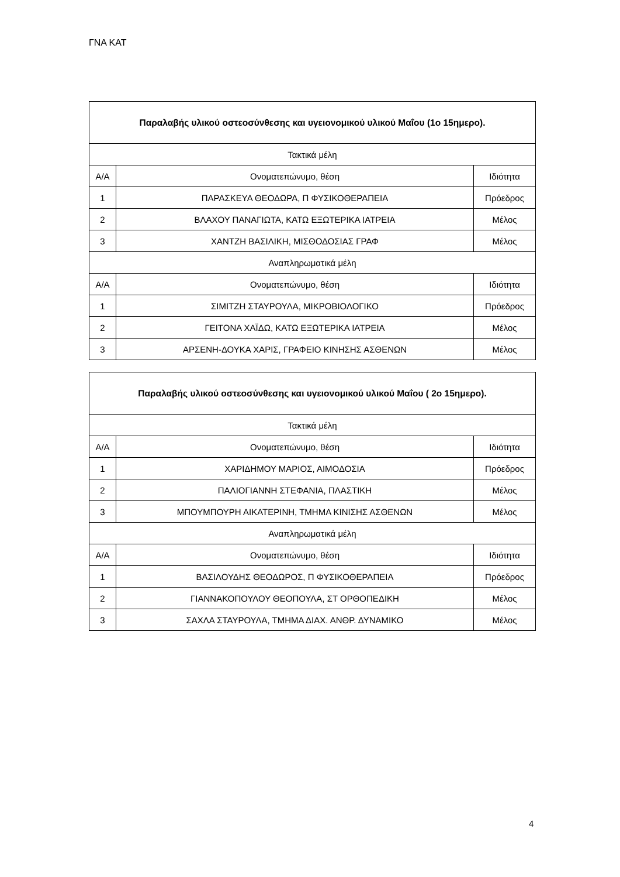ΓΝΑ ΚΑΤ
| Παραλαβής υλικού οστεοσύνθεσης και υγειονομικού υλικού Μαΐου (1ο 15ημερο). | | |
| --- | --- | --- |
| Τακτικά μέλη | | |
| Α/Α | Ονοματεπώνυμο, θέση | Ιδιότητα |
| 1 | ΠΑΡΑΣΚΕΥΑ ΘΕΟΔΩΡΑ, Π ΦΥΣΙΚΟΘΕΡΑΠΕΙΑ | Πρόεδρος |
| 2 | ΒΛΑΧΟΥ ΠΑΝΑΓΙΩΤΑ, ΚΑΤΩ ΕΞΩΤΕΡΙΚΑ ΙΑΤΡΕΙΑ | Μέλος |
| 3 | ΧΑΝΤΖΗ ΒΑΣΙΛΙΚΗ, ΜΙΣΘΟΔΟΣΙΑΣ ΓΡΑΦ | Μέλος |
| Αναπληρωματικά μέλη | | |
| Α/Α | Ονοματεπώνυμο, θέση | Ιδιότητα |
| 1 | ΣΙΜΙΤΖΗ ΣΤΑΥΡΟΥΛΑ, ΜΙΚΡΟΒΙΟΛΟΓΙΚΟ | Πρόεδρος |
| 2 | ΓΕΙΤΟΝΑ ΧΑΪΔΩ, ΚΑΤΩ ΕΞΩΤΕΡΙΚΑ ΙΑΤΡΕΙΑ | Μέλος |
| 3 | ΑΡΣΕΝΗ-ΔΟΥΚΑ ΧΑΡΙΣ, ΓΡΑΦΕΙΟ ΚΙΝΗΣΗΣ ΑΣΘΕΝΩΝ | Μέλος |
| Παραλαβής υλικού οστεοσύνθεσης και υγειονομικού υλικού Μαΐου ( 2ο 15ημερο). | | |
| --- | --- | --- |
| Τακτικά μέλη | | |
| Α/Α | Ονοματεπώνυμο, θέση | Ιδιότητα |
| 1 | ΧΑΡΙΔΗΜΟΥ ΜΑΡΙΟΣ, ΑΙΜΟΔΟΣΙΑ | Πρόεδρος |
| 2 | ΠΑΛΙΟΓΙΑΝΝΗ ΣΤΕΦΑΝΙΑ, ΠΛΑΣΤΙΚΗ | Μέλος |
| 3 | ΜΠΟΥΜΠΟΥΡΗ ΑΙΚΑΤΕΡΙΝΗ, ΤΜΗΜΑ ΚΙΝΙΣΗΣ ΑΣΘΕΝΩΝ | Μέλος |
| Αναπληρωματικά μέλη | | |
| Α/Α | Ονοματεπώνυμο, θέση | Ιδιότητα |
| 1 | ΒΑΣΙΛΟΥΔΗΣ ΘΕΟΔΩΡΟΣ, Π ΦΥΣΙΚΟΘΕΡΑΠΕΙΑ | Πρόεδρος |
| 2 | ΓΙΑΝΝΑΚΟΠΟΥΛΟΥ ΘΕΟΠΟΥΛΑ, ΣΤ ΟΡΘΟΠΕΔΙΚΗ | Μέλος |
| 3 | ΣΑΧΛΑ ΣΤΑΥΡΟΥΛΑ, ΤΜΗΜΑ ΔΙΑΧ. ΑΝΘΡ. ΔΥΝΑΜΙΚΟ | Μέλος |
4